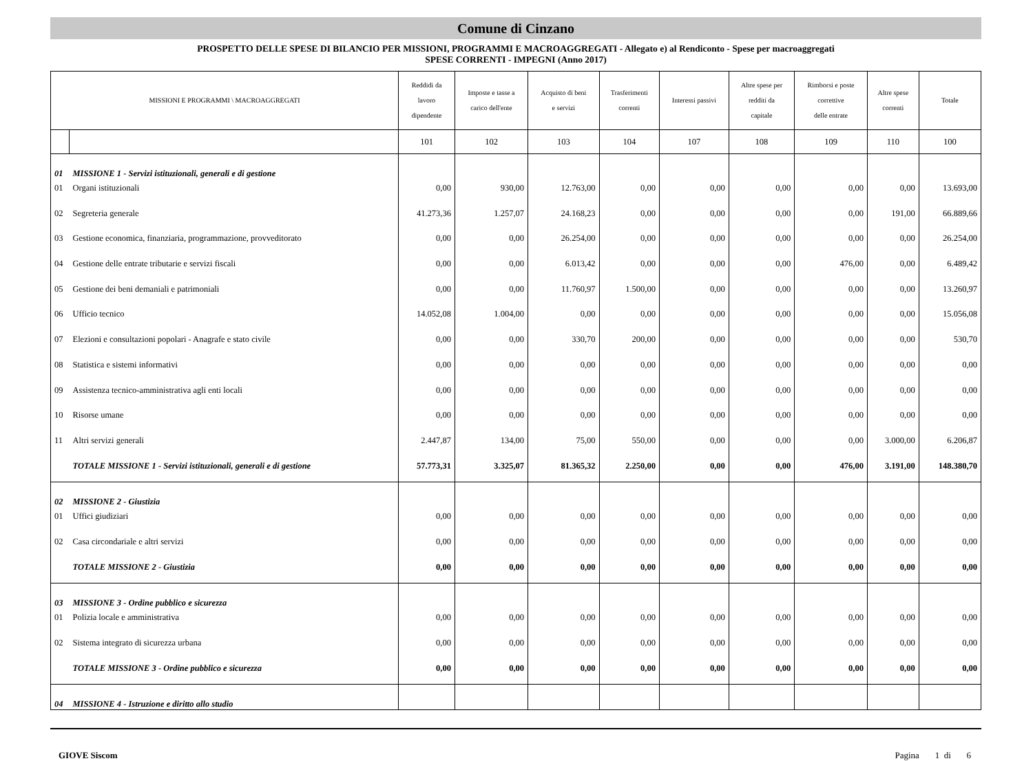Comune di Cinzano
PROSPETTO DELLE SPESE DI BILANCIO PER MISSIONI, PROGRAMMI E MACROAGGREGATI - Allegato e) al Rendiconto - Spese per macroaggregati
SPESE CORRENTI - IMPEGNI (Anno 2017)
| MISSIONI E PROGRAMMI \ MACROAGGREGATI | | Reddidi da lavoro dipendente | Imposte e tasse a carico dell'ente | Acquisto di beni e servizi | Trasferimenti correnti | Interessi passivi | Altre spese per redditi da capitale | Rimborsi e poste correttive delle entrate | Altre spese correnti | Totale |
| --- | --- | --- | --- | --- | --- | --- | --- | --- | --- | --- |
| | | 101 | 102 | 103 | 104 | 107 | 108 | 109 | 110 | 100 |
| 01 | MISSIONE 1 - Servizi istituzionali, generali e di gestione | | | | | | | | | |
| 01 | Organi istituzionali | 0,00 | 930,00 | 12.763,00 | 0,00 | 0,00 | 0,00 | 0,00 | 0,00 | 13.693,00 |
| 02 | Segreteria generale | 41.273,36 | 1.257,07 | 24.168,23 | 0,00 | 0,00 | 0,00 | 0,00 | 191,00 | 66.889,66 |
| 03 | Gestione economica, finanziaria, programmazione, provveditorato | 0,00 | 0,00 | 26.254,00 | 0,00 | 0,00 | 0,00 | 0,00 | 0,00 | 26.254,00 |
| 04 | Gestione delle entrate tributarie e servizi fiscali | 0,00 | 0,00 | 6.013,42 | 0,00 | 0,00 | 0,00 | 476,00 | 0,00 | 6.489,42 |
| 05 | Gestione dei beni demaniali e patrimoniali | 0,00 | 0,00 | 11.760,97 | 1.500,00 | 0,00 | 0,00 | 0,00 | 0,00 | 13.260,97 |
| 06 | Ufficio tecnico | 14.052,08 | 1.004,00 | 0,00 | 0,00 | 0,00 | 0,00 | 0,00 | 0,00 | 15.056,08 |
| 07 | Elezioni e consultazioni popolari - Anagrafe e stato civile | 0,00 | 0,00 | 330,70 | 200,00 | 0,00 | 0,00 | 0,00 | 0,00 | 530,70 |
| 08 | Statistica e sistemi informativi | 0,00 | 0,00 | 0,00 | 0,00 | 0,00 | 0,00 | 0,00 | 0,00 | 0,00 |
| 09 | Assistenza tecnico-amministrativa agli enti locali | 0,00 | 0,00 | 0,00 | 0,00 | 0,00 | 0,00 | 0,00 | 0,00 | 0,00 |
| 10 | Risorse umane | 0,00 | 0,00 | 0,00 | 0,00 | 0,00 | 0,00 | 0,00 | 0,00 | 0,00 |
| 11 | Altri servizi generali | 2.447,87 | 134,00 | 75,00 | 550,00 | 0,00 | 0,00 | 0,00 | 3.000,00 | 6.206,87 |
| | TOTALE MISSIONE 1 - Servizi istituzionali, generali e di gestione | 57.773,31 | 3.325,07 | 81.365,32 | 2.250,00 | 0,00 | 0,00 | 476,00 | 3.191,00 | 148.380,70 |
| 02 | MISSIONE 2 - Giustizia | | | | | | | | | |
| 01 | Uffici giudiziari | 0,00 | 0,00 | 0,00 | 0,00 | 0,00 | 0,00 | 0,00 | 0,00 | 0,00 |
| 02 | Casa circondariale e altri servizi | 0,00 | 0,00 | 0,00 | 0,00 | 0,00 | 0,00 | 0,00 | 0,00 | 0,00 |
| | TOTALE MISSIONE 2 - Giustizia | 0,00 | 0,00 | 0,00 | 0,00 | 0,00 | 0,00 | 0,00 | 0,00 | 0,00 |
| 03 | MISSIONE 3 - Ordine pubblico e sicurezza | | | | | | | | | |
| 01 | Polizia locale e amministrativa | 0,00 | 0,00 | 0,00 | 0,00 | 0,00 | 0,00 | 0,00 | 0,00 | 0,00 |
| 02 | Sistema integrato di sicurezza urbana | 0,00 | 0,00 | 0,00 | 0,00 | 0,00 | 0,00 | 0,00 | 0,00 | 0,00 |
| | TOTALE MISSIONE 3 - Ordine pubblico e sicurezza | 0,00 | 0,00 | 0,00 | 0,00 | 0,00 | 0,00 | 0,00 | 0,00 | 0,00 |
| 04 | MISSIONE 4 - Istruzione e diritto allo studio | | | | | | | | | |
GIOVE Siscom Pagina 1 di 6